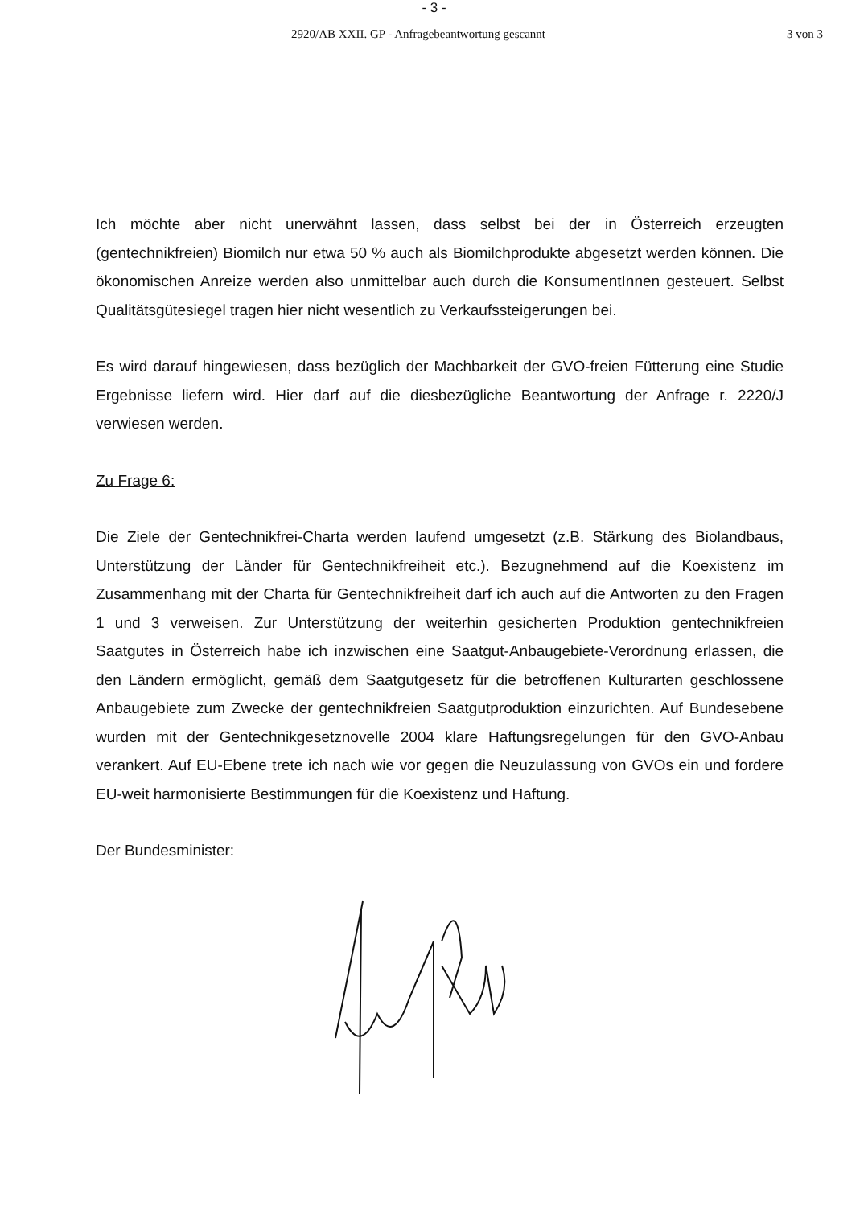- 3 -
2920/AB XXII. GP - Anfragebeantwortung gescannt 3 von 3
Ich möchte aber nicht unerwähnt lassen, dass selbst bei der in Österreich erzeugten (gentechnikfreien) Biomilch nur etwa 50 % auch als Biomilchprodukte abgesetzt werden können. Die ökonomischen Anreize werden also unmittelbar auch durch die KonsumentInnen gesteuert. Selbst Qualitätsgütesiegel tragen hier nicht wesentlich zu Verkaufssteigerungen bei.
Es wird darauf hingewiesen, dass bezüglich der Machbarkeit der GVO-freien Fütterung eine Studie Ergebnisse liefern wird. Hier darf auf die diesbezügliche Beantwortung der Anfrage r. 2220/J verwiesen werden.
Zu Frage 6:
Die Ziele der Gentechnikfrei-Charta werden laufend umgesetzt (z.B. Stärkung des Biolandbaus, Unterstützung der Länder für Gentechnikfreiheit etc.). Bezugnehmend auf die Koexistenz im Zusammenhang mit der Charta für Gentechnikfreiheit darf ich auch auf die Antworten zu den Fragen 1 und 3 verweisen. Zur Unterstützung der weiterhin gesicherten Produktion gentechnikfreien Saatgutes in Österreich habe ich inzwischen eine Saatgut-Anbaugebiete-Verordnung erlassen, die den Ländern ermöglicht, gemäß dem Saatgutgesetz für die betroffenen Kulturarten geschlossene Anbaugebiete zum Zwecke der gentechnikfreien Saatgutproduktion einzurichten. Auf Bundesebene wurden mit der Gentechnikgesetznovelle 2004 klare Haftungsregelungen für den GVO-Anbau verankert. Auf EU-Ebene trete ich nach wie vor gegen die Neuzulassung von GVOs ein und fordere EU-weit harmonisierte Bestimmungen für die Koexistenz und Haftung.
Der Bundesminister: